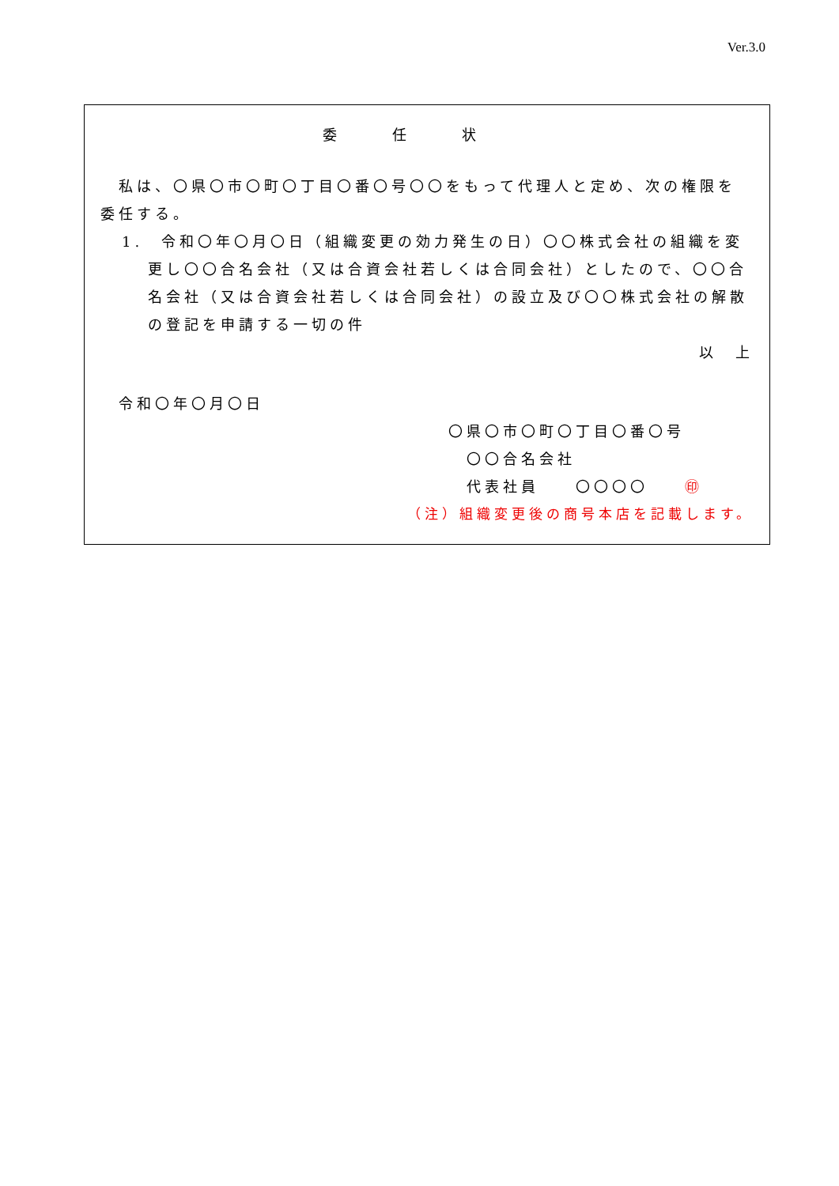Ver.3.0
委任状
　私は、〇県〇市〇町〇丁目〇番〇号〇〇をもって代理人と定め、次の権限を委任する。
1.　令和〇年〇月〇日（組織変更の効力発生の日）〇〇株式会社の組織を変更し〇〇合名会社（又は合資会社若しくは合同会社）としたので、〇〇合名会社（又は合資会社若しくは合同会社）の設立及び〇〇株式会社の解散の登記を申請する一切の件
以　上
　令和〇年〇月〇日
〇県〇市〇町〇丁目〇番〇号
　〇〇合名会社
　代表社員　　〇〇〇〇　　㊞
（注）組織変更後の商号本店を記載します。